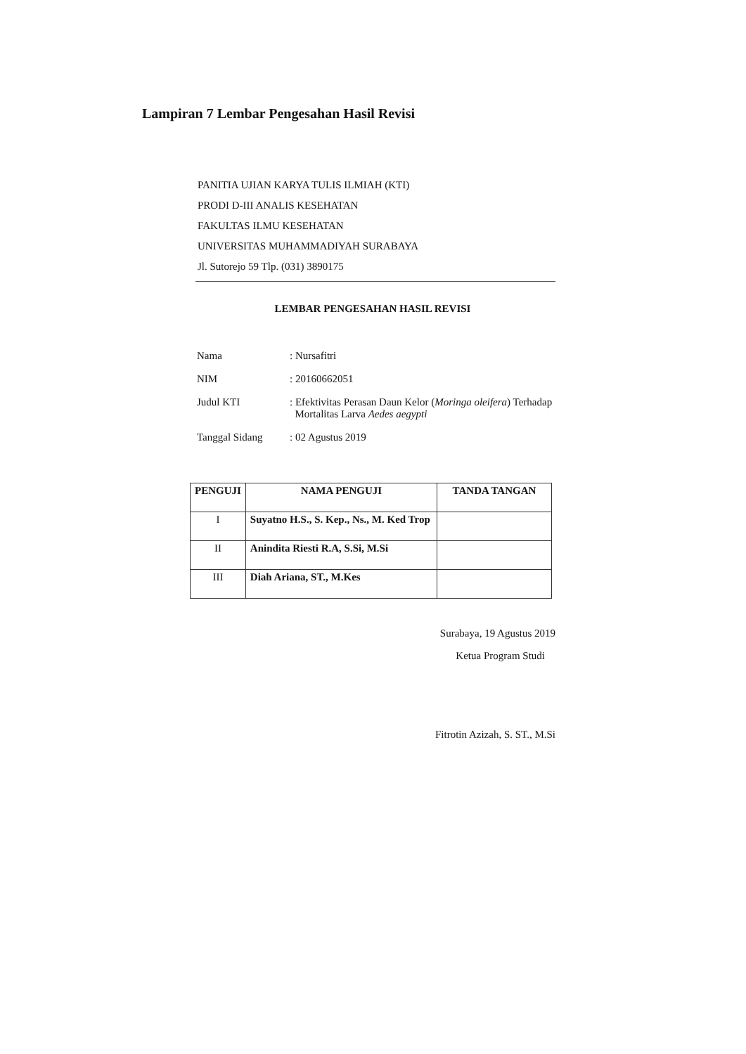Lampiran 7 Lembar Pengesahan Hasil Revisi
PANITIA UJIAN KARYA TULIS ILMIAH (KTI)
PRODI D-III ANALIS KESEHATAN
FAKULTAS ILMU KESEHATAN
UNIVERSITAS MUHAMMADIYAH SURABAYA
Jl. Sutorejo 59 Tlp. (031) 3890175
LEMBAR PENGESAHAN HASIL REVISI
| Nama | : Nursafitri |
| NIM | : 20160662051 |
| Judul KTI | : Efektivitas Perasan Daun Kelor ( Moringa oleifera ) Terhadap Mortalitas Larva Aedes aegypti |
| Tanggal Sidang | : 02 Agustus 2019 |
| PENGUJI | NAMA PENGUJI | TANDA TANGAN |
| --- | --- | --- |
| I | Suyatno H.S., S. Kep., Ns., M. Ked Trop | |
| II | Anindita Riesti R.A, S.Si, M.Si | |
| III | Diah Ariana, ST., M.Kes | |
Surabaya, 19 Agustus 2019
Ketua Program Studi
Fitrotin Azizah, S. ST., M.Si